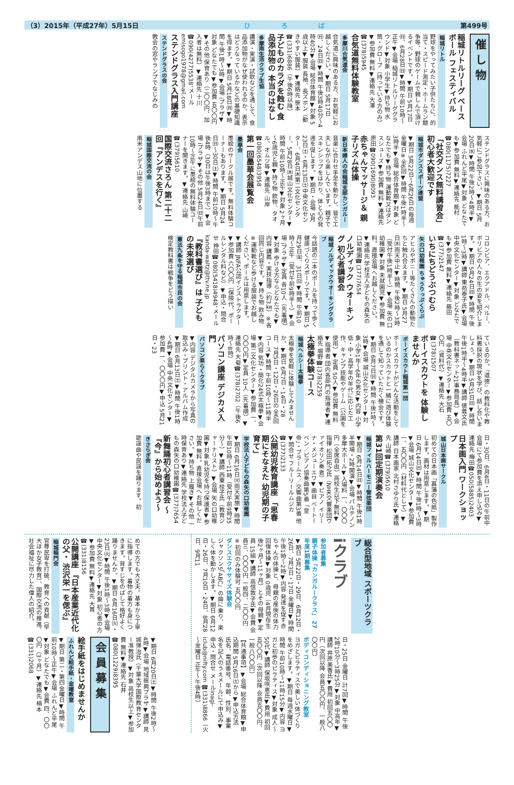（3）2015年（平成27年）5月15日 ひろば 第499号
催し物
稲城リトルリーグ ベースボール フェスティバル
稲城リトル
野球をやってみたい子供たちに、的当て・スピード測定・ホームラン競争等、野球のゲームで親しんで頂けるイベントです。▼期日 5月17日㈰、6月28日㈰▼時間 午前10時～正午▼会場 稲城リトルリーググラウンド▼対象 小学生▼持ち物 水筒・グローブ（持っている方のみ）▼参加費 無料▼連絡先 大澤☎(378)5945
合気道無料体験教室
多摩川合気道会
合気道に興味のある方、お気軽にお越しください。▼期日 5月17日㈰、24日㈰▼時間 午後3時40分～4時40分▼会場 総合体育館▼対象 5歳以上▼服装 長袖、長ズボン（動きやすい服装）▼連絡先 笹本☎(331)6886（午後6時以降）
子どものカラダを蝕む 食品添加物の 本当のはなし
多摩南生活クラブ生協
講演・実演・試飲などを通して、食品添加物がなぜ使われるのか、表示はどうなっているかなどの基礎知識を得ます。▼期日 5月18日㈪▼時間 午後1時～3時▼会場 iプラザ▼対象 どなたでも▼参加費 五〇〇円▼その他 保育あり（二〇〇円、加入者は無料）▼連絡先 十川☎090(4277)5538、メールemisogo1978@gmail.com
ステンドグラス入門講座
ステンドグラスの会
教会の窓やランプでなじみの
ステンドグラスに興味のある方、お気軽にご参加下さい。▼期日 5月20日㈬▼時間 午後2時～4時半▼会場 ふれんど平尾▼対象 どなたでも▼参加費 無料▼連絡先 能村☎080(1175)7227
「社交ダンス無料講習会」 初心者大歓迎です
稲城市ダンススポーツ連盟
▼期日 5月22日～6月26日の毎週金曜日※全6回▼時間 午後1時半～3時半▼会場 総合体育館▼対象 どなたでも▼持ち物 運動靴又はダンスシューズ▼参加費 無料▼連絡先 原田☎090(1690)8093
赤ちゃんマッサージ＆ 親子リズム体操
新日本婦人の会稲城支部カンガルー
音楽に合わせ手足を動かし、皆で工夫しながら楽しんでいます。親子でスキンシップをはかり、体と心の発達を促します。▼期日・会場 5月23日㈯・6月13日㈯中央文化センター、6月4日㈭第二文化センター、5月28日㈭城山文化センター▼時間 午前10時～正午▼対象 2ヶ月～6歳児と親▼持ち物 飲物、タオル、オムツ等▼連絡先 山岸☎080(6548)3958
第一回墨華会展覧会
墨華会
墨絵のサークル展です。無料体験コーナーもあります。▼期日 5月24日㈰～30日㈯▼時間 午前10時～午後4時（30日は午後3時まで）▼会場 iプラザ▼その他 5月24日㈰午前10時～正午に墨絵の無料体験コーナーを開きます。▼連絡先 山崎☎(379)5610
国際交流さろん 第二十二回『アンデスを行く』
稲城国際交流の会
南米アンデス山地に位置する
コロンビア、エクアドル、ペルー、ボリビアの人々の生の姿を紹介します。▼期日 5月24日㈰▼時間 午後1時～3時▼講師 東苑泰子氏▼会場 中央文化センター▼対象 どなたでも▼参加費 無料▼連絡先 藤田☎(377)2147
いちにちどうぶつむら
矢の口幼稚園 ちゅうりっぷくらぶ
アヒルやポニー等たくさんの動物たちと触れ合えます。▼期日 5月27日㈬雨天中止▼時間 午後2時～3時（受付午後1時半～）▼会場 矢の口幼稚園▼対象 未就園児▼参加費 無料。直接会場へお越しください。▼連絡先 学校法人子どもの森矢の口幼稚園☎(377)7654
ノルディック ウオーキング 初心者講習会
稲城ノルディックウオーキングクラブ
今話題の二本のポールを持って歩く健康づくりスポーツです。▼期日 5月29日㈮、31日㈰▼時間 午前10時～正午（受付午前9時半～）▼会場 iプラザ▼定員 各10人（先着順）▼対象 歩ける方ならどなたでも▼内容 講義・実技指導（約3㎞）※各回同じ内容です。▼持ち物 飲み物※運動靴など歩ける服装でお越しください。ポールは用意します。▼講師 JNFA公認インストラクター▼参加費 六〇〇円（保険代、ポールレンタル料など）▼申込・問合せ 神田☎080(5418)4948、メールkanda-waltz@ttv.ne.jp
『教科書選び』は 子どもの未来選び
憲法九条を守る稲城市民の会
検定教科書は戦争をどう描い
ているのか。『道徳』の教科化や教科書採択の現状を学び、話し合いましょう。▼期日 5月31日㈰▼時間 午後1時半～4時半▼講師 俵義文氏（教科書ネット21事務局長）▼会場 中央文化センター▼参加費 五〇〇円（資料代）▼連絡先 大石☎(378)1507
ボーイスカウトを 体験しませんか
ボーイスカウト稲城第一団
ボーイスカウトがどんな活動をしているのかスカウトと一緒に遊び体験を通して知っていただく機会です。▼期日 6月7日㈰▼時間 午後1時～3時▼会場 城山文化センター▼対象 小学1年～6年の男女▼内容 小学低・中・高学年の年代に応じた工作、キャンプ技能やゲーム（公園を使用）▼定員 50人▼参加費 無料▼指導者 団内各部門の指導者▼連絡先 堀野☎(378)2259
太極拳体験コース
稲城ヘルシー太極拳
太極拳を気軽に体験してみませんか。▼期日 6月7日・14日・28日、7月5日・12日・26日の全6回コース▼時間 午前10時～11時半▼内容 気功・簡化24式太極拳▼会場 第二文化センター▼参加費 一、〇〇〇円▼定員 10人（先着順）▼連絡先 大菊☎(378)2702（午後6時～8時）
パソコン講座 デジカメ入門
パソコン楽らくクラブ
▼内容 デジタルカメラから写真の取込み・プリント・アルバム作成▼期日 6月13日㈯▼時間 午後1時～4時▼会場 中央文化センター▼参加費 一、〇〇〇円▼申込 5月21日・23
日・30日、6月4日・11日の午前中会場にて参加費を添え申し込み▼連絡先 梅田☎050(5885)2403
日本画入門 ワークショップ
城山日本画サークル
初めての日本画「菖蒲の色紙」製作します。画材は用意します。▼期日 6月14日㈰▼時間 午後1時～3時▼会場 城山文化センター▼参加費 一、五〇〇円（材料代として）▼講師 日本画家 北村さゆり氏▼連絡先 山崎☎(379)5610
第31回定期演奏会
稲城フィルハーモニー管弦楽団
▼期日 6月14日㈰▼時間 午後1時半開場・2時開演▼会場 パルテノン多摩大ホール▼入場料 一、〇〇〇円（全席自由）高校生以下無料▼指揮 松田拓之氏（NHK交響楽団ヴァイオリン奏者）▼ピアノ イリーナ・メジューエワ▼曲目 ベートーベン／ピアノ協奏曲第5番「皇帝」・ブラームス／交響曲第3番 他▼問合せ フルーリールムジカ☎(377)2133
公開幼児教育講座 「思春期にそなえた 幼児期の子育て」
学校法人子どもの森矢の口幼稚園
▼期日 6月16日㈫雨天実施▼時間 午前10時～11時（受付午前9時35分～）▼講師 西東桂子氏（教育ジャーナリスト）▼会場 矢の口幼稚園▼対象 乳幼児を持つ保護者▼参加費 無料。直接会場へお越しください。▼持ち物 上履き▼その他 一時保育あり▼連絡先 学校法人子どもの森矢の口幼稚園☎(377)7654
新舞踊初心者講習会 ～『今』から始めよう～
きさらぎ会
歌謡曲や民謡を踊ります。初
総合型地域 スポーツクラブ
iクラブ
参加者募集
親子体操「カンガルークラス」 27年度1期募集
▼期日 5月22日・29日、6月12日・26日、7月3日・17日 金曜日▼時間 午後1時～2時▼内容 発達を促す赤ちゃんの体操と、母親の産後の体力回復体操▼対象 0歳児（4月現在生後2ヶ月～11ヶ月）とその母親▼定員 15組▼講師 高信敦子氏▼会費 会員三、〇〇〇円 一般四、二〇〇円 ※初回のみ体験可 五〇〇円
ダンスエクササイズ体験会
ジャクソン5「ABC」の曲に乗り、楽しく体を動かします。▼期日 6月12日・26日、7月10日・24日、8月28日、9月11
日・25日 金曜日 計7回▼時間 午後2時10分～3時25分▼対象 中高年▼講師 井原美香氏▼費用 初回五〇〇円（次回以降 会員五〇〇円、一般八〇〇円）
ボディコンディショニング教室
ヨガとピラティスで美しい体づくりをめざします。▼期日 毎週水曜日▼時間 午前10時～11時15分▼内容 ヨガと初歩のピラティス▼対象 成人～50代▼講師 保坂咲恵氏▼費用 初回五〇〇円（次回以降 会員五〇〇円、一般八〇〇円）
【共通事項】▼会場 総合体育館▼申込期間 5月16日㈯から▼申込方法 氏名、電話番号、年齢、性別、事業名を記入のうえメールにて申込み▼申込・問合せ メールinagi-iclub@nifty.com ☎(331)8866（火～金曜日 正午～午後4時）
めての方でも大丈夫。基本から丁寧に指導します。着物の着方も身につきます。背すじをのばして格好よく踊りませんか。▼期日 6月16日㈫・23日㈫▼時間 午後1時～3時▼会場 中央文化センター▼対象 初心者の方▼参加費 無料▼連絡先 大貫☎(331)8156
公開講座 『日本産業近代化の父・ 渋沢栄一を偲ぶ』
稲城稲門会
官尊民卑を打破、教育への貢献（早大ほか女子教育）、国際交流の推進、社会福祉に尽力した偉人の紹介。
▼期日 6月20日㈯▼時間 午後2時～4時▼会場 地域振興プラザ▼講師 見城悌治氏（千葉大学国際教育センター准教授）▼対象 高校生以上▼参加費 無料▼連絡先 石井☎080(1229)8395
会員募集
絵手紙をはじめませんか
ふれんど絵手紙・金曜教室
▼期日 第二・第四金曜日▼時間 午前10時～正午▼会場 ふれんど平尾▼対象 どなたでも▼会費 四、〇〇〇円（3ヶ月）▼連絡先 楠本☎(331)2068